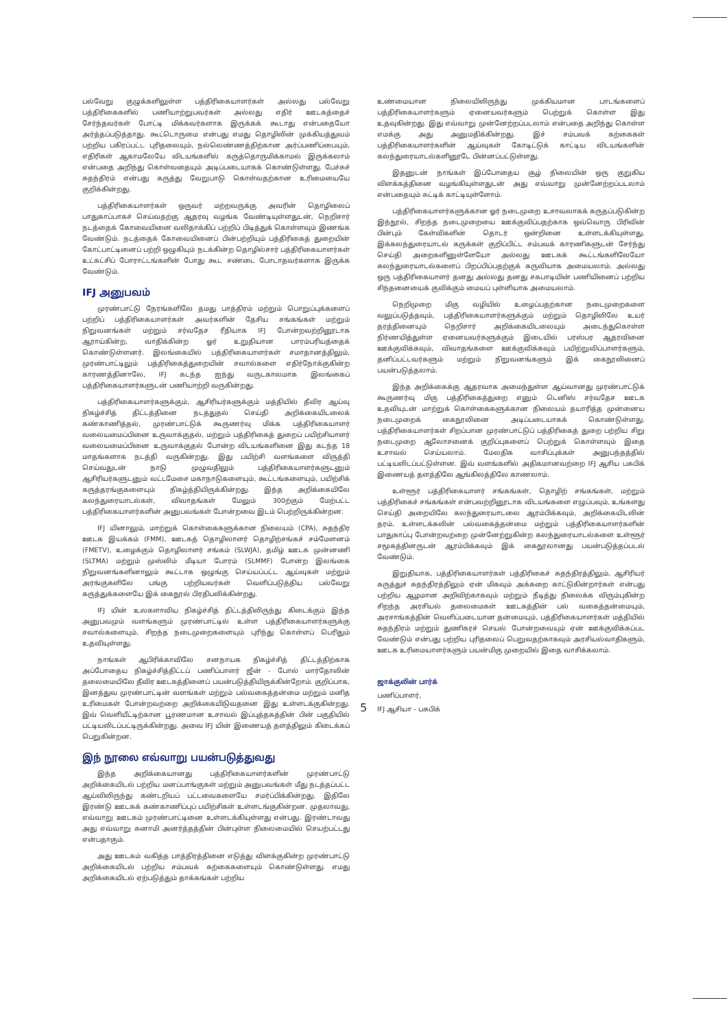பல்வேறு குழுக்களிலுள்ள பத்திரிகையாளர்கள் அல்லது பல்வேறு பத்திரிகைகளில் பணியாற்றுபவர்கள் அல்லது எதிர் ஊடகத்தைச் சேர்ந்தவர்கள் போட்டி மிக்கவர்களாக இருக்கக் கூடாது என்பதையோ அர்த்தப்படுத்தாது. கூட்டொருமை என்பது எமது தொழிலின் முக்கியத்துவம் பற்றிய பகிரப்பட்ட புரிதலையும், நல்லெண்ணத்திற்கான அர்ப்பணிப்பையும், எதிரிகள் ஆகாமலேயே விடயங்களில் கருத்தொருமிக்காமல் இருக்கலாம் என்பதை அறிந்து கொள்வதையும் அடிப்படையாகக் கொண்டுள்ளது. பேச்சுச் சுதந்திரம் என்பது கருத்து வேறுபாடு கொள்வதற்கான உரிமையையே குறிக்கின்றது.
பத்திரிகையாளர்கள் ஒருவர் மற்றவருக்கு அவரின் தொழிலைப் பாதுகாப்பாகச் செய்வதற்கு ஆதரவு வழங்க வேண்டியுள்ளதுடன், நெறிசார் நடத்தைக் கோவையினை வலிதாக்கிப் பற்றிப் பிடித்துக் கொள்ளவும் இணங்க வேண்டும். நடத்தைக் கோவையினைப் பின்பற்றியும் பத்திரிகைத் துறையின் கோட்பாட்டினைப் பற்றி ஒழுகியும் நடக்கின்ற தொழில்சார் பத்திரிகையாளர்கள் உட்கட்சிப் போராட்டங்களின் போது கூட சண்டை போடாதவர்களாக இருக்க வேண்டும்.
IFJ அனுபவம்
முரண்பாட்டு நேரங்களிலே தமது பாத்திரம் மற்றும் பொறுப்புக்களைப் பற்றிப் பத்திரிகையாளர்கள் அவர்களின் தேசிய சங்கங்கள் மற்றும் நிறுவனங்கள் மற்றும் சர்வதேச ரீதியாக IFJ போன்றவற்றினூடாக ஆராய்கின்ற, வாதிக்கின்ற ஓர் உறுதியான பாரம்பரியத்தைக் கொண்டுள்ளனர். இலங்கையில் பத்திரிகையாளர்கள் சமாதானத்திலும், முரண்பாட்டிலும் பத்திரிகைத்துறையின் சவால்களை எதிர்நோக்குகின்ற காரணத்தினாலே, IFJ கடந்த ஐந்து வருடகாலமாக இலங்கைப் பத்திரிகையாளர்களுடன் பணியாற்றி வருகின்றது.
பத்திரிகையாளர்களுக்கும், ஆசிரியர்களுக்கும் மத்தியில் தீவிர ஆய்வு நிகழ்ச்சித் திட்டத்தினை நடத்துதல் செய்தி அறிக்கையிடலைக் கண்காணித்தல், முரண்பாட்டுக் கூருணர்வு மிக்க பத்திரிகையாளர் வலையமைப்பினை உருவாக்குதல், மற்றும் பத்திரிகைத் துறைப் பயிற்சியாளர் வலையமைப்பினை உருவாக்குதல் போன்ற விடயங்களினை இது கடந்த 18 மாதங்களாக நடத்தி வருகின்றது. இது பயிற்சி வளங்களை விருத்தி செய்வதுடன் நாடு முழுவதிலும் பத்திரிகையாளர்களுடனும் ஆசிரியர்களுடனும் வட்டமேசை மகாநாடுகளையும், கூட்டங்களையும், பயிற்சிக் கருத்தரங்குகளையும் நிகழ்த்தியிருக்கின்றது. இந்த அறிக்கையிலே கலந்துரையாடல்கள், விவாதங்கள் மேலும் 300ற்கும் மேற்பட்ட பத்திரிகையாளர்களின் அனுபவங்கள் போன்றவை இடம் பெற்றிருக்கின்றன.
IFJ யினாலும், மாற்றுக் கொள்கைகளுக்கான நிலையம் (CPA), சுதந்திர ஊடக இயக்கம் (FMM), ஊடகத் தொழிலாளர் தொழிற்சங்கச் சம்மேளனம் (FMETV), உழைக்கும் தொழிலாளர் சங்கம் (SLWJA), தமிழ் ஊடக முன்னணி (SLTMA) மற்றும் முஸ்லிம் மீடியா போரம் (SLMMF) போன்ற இலங்கை நிறுவனங்களினாலும் கூட்டாக ஒழுங்கு செய்யப்பட்ட ஆய்வுகள் மற்றும் அரங்குகளிலே பங்கு பற்றியவர்கள் வெளிப்படுத்திய பல்வேறு கருத்துக்களையே இக் கைநூல் பிரதிபலிக்கின்றது.
IFJ யின் உலகளாவிய நிகழ்ச்சித் திட்டத்திலிருந்து கிடைக்கும் இந்த அனுபவமும் வளங்களும் முரண்பாட்டில் உள்ள பத்திரிகையாளர்களுக்கு சவால்களையும், சிறந்த நடைமுறைகளையும் புரிந்து கொள்ளப் பெரிதும் உதவியுள்ளது.
நாங்கள் ஆபிரிக்காவிலே சனநாயக நிகழ்ச்சித் திட்டத்திற்காக அப்போதைய நிகழ்ச்சித்திட்டப் பணிப்பாளர் ஜீன் - போல் மார்தோலின் தலைமையிலே தீவிர ஊடகத்தினைப் பயன்படுத்தியிருக்கின்றோம். குறிப்பாக, இனத்துவ முரண்பாட்டின் வளங்கள் மற்றும் பல்வகைத்தன்மை மற்றும் மனித உரிமைகள் போன்றவற்றை அறிக்கையிடுவதனை இது உள்ளடக்குகின்றது. இவ் வெளியீட்டிற்கான பூரணமான உசாவல் இப்புத்தகத்தின் பின் பகுதியில் பட்டியலிடப்பட்டிருக்கின்றது. அவை IFJ யின் இணையத் தளத்திலும் கிடைக்கப் பெறுகின்றன.
இந் நூலை எவ்வாறு பயன்படுத்துவது
இந்த அறிக்கையானது பத்திரிகையாளர்களின் முரண்பாட்டு அறிக்கையிடல் பற்றிய மனப்பாங்குகள் மற்றும் அனுபவங்கள் மீது நடத்தப்பட்ட ஆய்விலிருந்து கண்டறியப் பட்டவைகளையே சமர்ப்பிக்கின்றது. இதிலே இரண்டு ஊடகக் கண்காணிப்புப் பயிற்சிகள் உள்ளடங்குகின்றன. முதலாவது, எவ்வாறு ஊடகம் முரண்பாட்டினை உள்ளடக்கியுள்ளது என்பது. இரண்டாவது அது எவ்வாறு சுனாமி அனர்த்தத்தின் பின்புள்ள நிலைமையில் செயற்பட்டது என்பதாகும்.
அது ஊடகம் வகித்த பாத்திரத்தினை எடுத்து விளக்குகின்ற முரண்பாட்டு அறிக்கையிடல் பற்றிய சம்பவக் கற்கைகளையும் கொண்டுள்ளது. எமது அறிக்கையிடல் ஏற்படுத்தும் தாக்கங்கள் பற்றிய
உண்மையான நிலையிலிருந்து முக்கியமான பாடங்களைப் பத்திரிகையாளர்களும் ஏனையவர்களும் பெற்றுக் கொள்ள இது உதவுகின்றது. இது எவ்வாறு முன்னேற்றப்படலாம் என்பதை அறிந்து கொள்ள எமக்கு அது அனுமதிக்கின்றது. இச் சம்பவக் கற்கைகள் பத்திரிகையாளர்களின் ஆய்வுகள் கோடிட்டுக் காட்டிய விடயங்களின் கலந்துரையாடல்களினூடே பின்னப்பட்டுள்ளது.
இதனுடன் நாங்கள் இப்போதைய சூழ் நிலையின் ஒரு குறுகிய விளக்கத்தினை வழங்கியுள்ளதுடன் அது எவ்வாறு முன்னேற்றப்படலாம் என்பதையும் சுட்டிக் காட்டியுள்ளோம்.
பத்திரிகையாளர்களுக்கான ஓர் நடைமுறை உசாவலாகக் கருதப்படுகின்ற இந்நூல், சிறந்த நடைமுறையை ஊக்குவிப்பதற்காக ஒவ்வொரு பிரிவின் பின்பும் கேள்விகளின் தொடர் ஒன்றினை உள்ளடக்கியுள்ளது. இக்கலந்துரையாடல் கருக்கள் குறிப்பிட்ட சம்பவக் காரணிகளுடன் சேர்ந்து செய்தி அறைகளினுள்ளேயோ அல்லது ஊடகக் கூட்டங்களிலேயோ கலந்துரையாடல்களைப் பிறப்பிப்பதற்குக் கருவியாக அமையலாம். அல்லது ஒரு பத்திரிகையாளர் தனது அல்லது தனது சகபாடியின் பணியினைப் பற்றிய சிந்தனையைக் குவிக்கும் மையப் புள்ளியாக அமையலாம்.
நெறிமுறை மிகு வழியில் உழைப்பதற்கான நடைமுறைகளை வலுப்படுத்தவும், பத்திரிகையாளர்களுக்கும் மற்றும் தொழிலிலே உயர் தரத்தினையும் நெறிசார் அறிக்கையிடலையும் அடைந்துகொள்ள நிர்ணயித்துள்ள ஏனையவர்களுக்கும் இடையில் பரஸ்பர ஆதரவினை ஊக்குவிக்கவும், விவாதங்களை ஊக்குவிக்கவும் பயிற்றுவிப்பாளர்களும், தனிப்பட்டவர்களும் மற்றும் நிறுவனங்களும் இக் கைநூலினைப் பயன்படுத்தலாம்.
இந்த அறிக்கைக்கு ஆதரவாக அமைந்துள்ள ஆய்வானது முரண்பாட்டுக் கூருணர்வு மிகு பத்திரிகைத்துறை எனும் டெனிஸ் சர்வதேச ஊடக உதவியுடன் மாற்றுக் கொள்கைகளுக்கான நிலையம் தயாரித்த முன்னைய நடைமுறைக் கைநூலினை அடிப்படையாகக் கொண்டுள்ளது. பத்திரிகையாளர்கள் சிறப்பான முரண்பாட்டுப் பத்திரிகைத் துறை பற்றிய சிறு நடைமுறை ஆலோசனைக் குறிப்புகளைப் பெற்றுக் கொள்ளவும் இதை உசாவல் செய்யலாம். மேலதிக வாசிப்புக்கள் அனுபந்தத்தில் பட்டியலிடப்பட்டுள்ளன. இவ் வளங்களில் அதிகமானவற்றை IFJ ஆசிய பசுபிக் இணையத் தளத்திலே ஆங்கிலத்திலே காணலாம்.
உள்ளூர் பத்திரிகையாளர் சங்கங்கள், தொழிற் சங்கங்கள், மற்றும் பத்திரிகைச் சங்கங்கள் என்பவற்றினூடாக விடயங்களை எழுப்பவும், உங்களது செய்தி அறையிலே கலந்துரையாடலை ஆரம்பிக்கவும், அறிக்கையிடலின் தரம், உள்ளடக்கலின் பல்வகைத்தன்மை மற்றும் பத்திரிகையாளர்களின் பாதுகாப்பு போன்றவற்றை முன்னேற்றுகின்ற கலந்துரையாடல்களை உள்ளூர் சமூகத்தினருடன் ஆரம்பிக்கவும் இக் கைநூலானது பயன்படுத்தப்படல் வேண்டும்.
இறுதியாக, பத்திரிகையாளர்கள் பத்திரிகைச் சுதந்திரத்திலும், ஆசிரியர் கருத்துச் சுதந்திரத்திலும் ஏன் மிகவும் அக்கறை காட்டுகின்றார்கள் என்பது பற்றிய ஆழமான அறிவிற்காகவும் மற்றும் நீடித்து நிலைக்க விரும்புகின்ற சிறந்த அரசியல் தலைமைகள் ஊடகத்தின் பல் வகைத்தன்மையும், அரசாங்கத்தின் வெளிப்படையான தன்மையும், பத்திரிகையாளர்கள் மத்தியில் சுதந்திரம் மற்றும் துணிகரச் செயல் போன்றவையும் ஏன் ஊக்குவிக்கப்பட வேண்டும் என்பது பற்றிய புரிதலைப் பெறுவதற்காகவும் அரசியல்வாதிகளும், ஊடக உரிமையாளர்களும் பயன்மிகு முறையில் இதை வாசிக்கலாம்.
ஜாக்குலின் பார்க்
பணிப்பாளர்,
IFJ ஆசியா - பசுபிக்
5